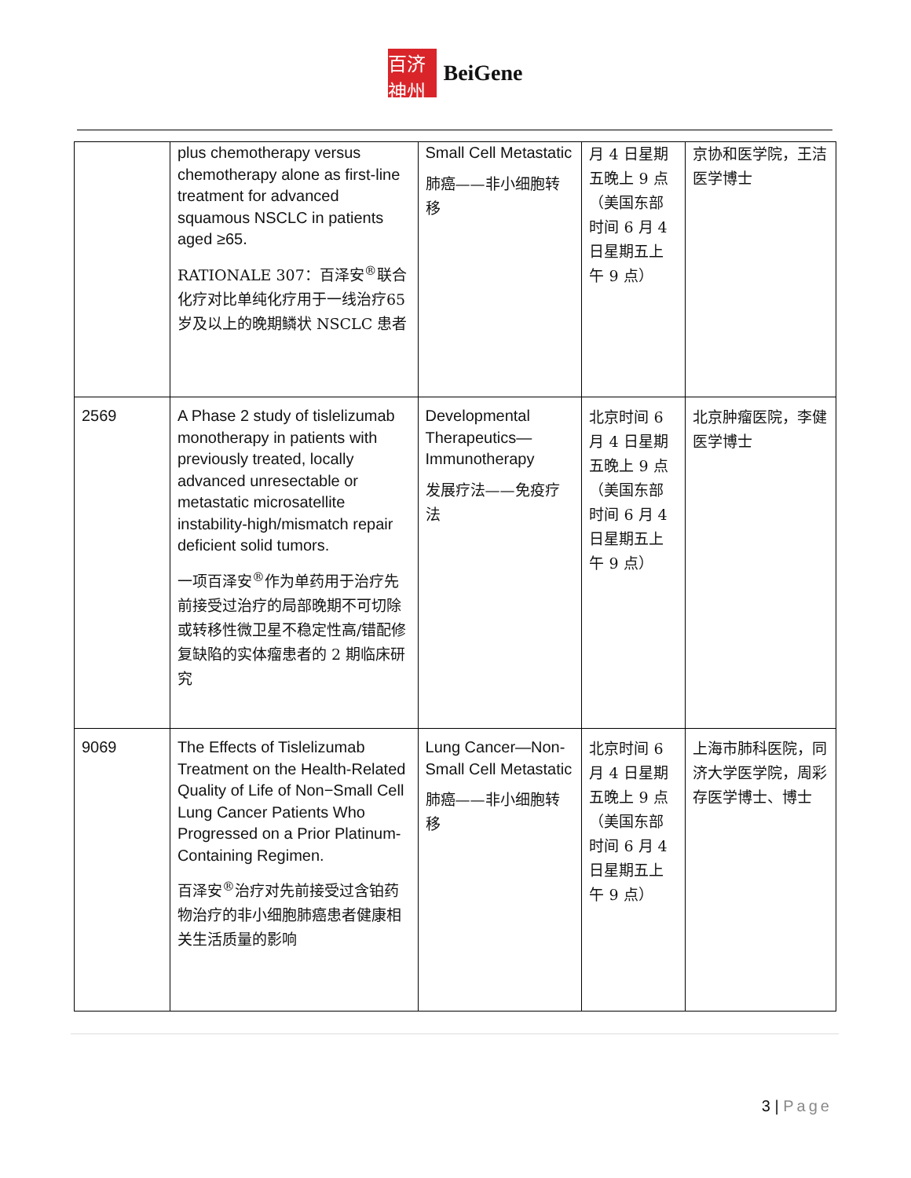百济神州
BeiGene
| | plus chemotherapy versus chemotherapy alone as first-line treatment for advanced squamous NSCLC in patients aged ≥65. RATIONALE 307：百泽安<sup>®</sup>联合化疗对比单纯化疗用于一线治疗65 岁及以上的晚期鳞状 NSCLC 患者 | Small Cell Metastatic 肺癌——非小细胞转移 | 月 4 日星期五晚上 9 点（美国东部时间 6 月 4 日星期五上午 9 点） | 京协和医学院，王洁医学博士 |
| 2569 | A Phase 2 study of tislelizumab monotherapy in patients with previously treated, locally advanced unresectable or metastatic microsatellite instability-high/mismatch repair deficient solid tumors. 一项百泽安<sup>®</sup>作为单药用于治疗先前接受过治疗的局部晚期不可切除或转移性微卫星不稳定性高/错配修复缺陷的实体瘤患者的 2 期临床研究 | Developmental Therapeutics—Immunotherapy 发展疗法——免疫疗法 | 北京时间 6 月 4 日星期五晚上 9 点（美国东部时间 6 月 4 日星期五上午 9 点） | 北京肿瘤医院，李健医学博士 |
| 9069 | The Effects of Tislelizumab Treatment on the Health-Related Quality of Life of Non−Small Cell Lung Cancer Patients Who Progressed on a Prior Platinum-Containing Regimen. 百泽安<sup>®</sup>治疗对先前接受过含铂药物治疗的非小细胞肺癌患者健康相关生活质量的影响 | Lung Cancer—Non-Small Cell Metastatic 肺癌——非小细胞转移 | 北京时间 6 月 4 日星期五晚上 9 点（美国东部时间 6 月 4 日星期五上午 9 点） | 上海市肺科医院，同济大学医学院，周彩存医学博士、博士 |
3 | Page